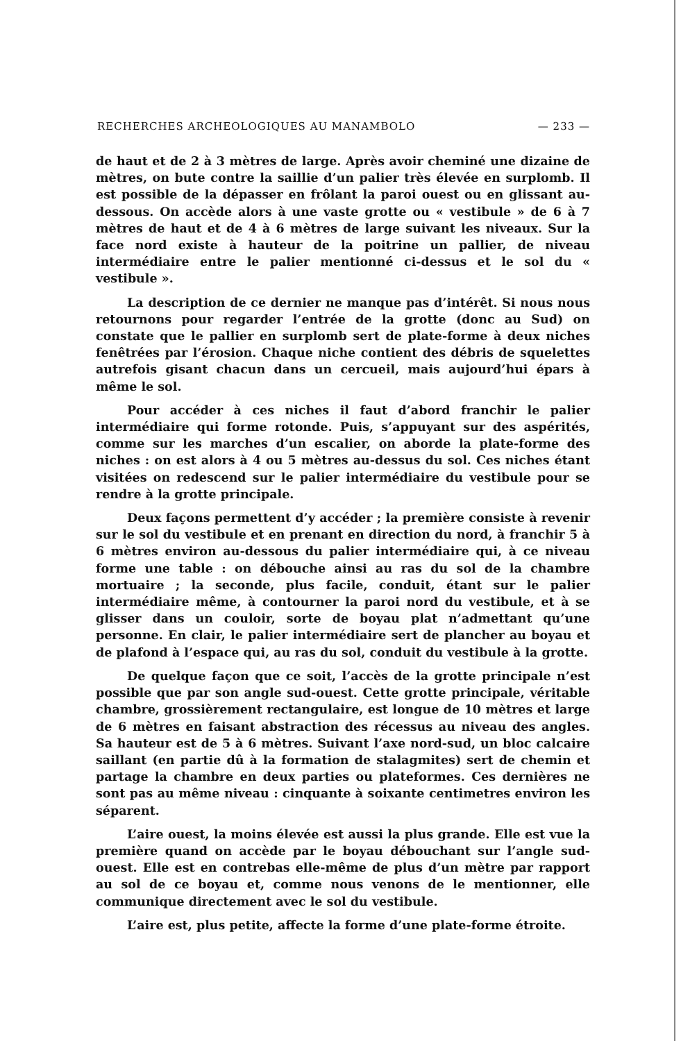RECHERCHES ARCHEOLOGIQUES AU MANAMBOLO — 233 —
de haut et de 2 à 3 mètres de large. Après avoir cheminé une dizaine de mètres, on bute contre la saillie d’un palier très élevée en surplomb. Il est possible de la dépasser en frôlant la paroi ouest ou en glissant au-dessous. On accède alors à une vaste grotte ou « vestibule » de 6 à 7 mètres de haut et de 4 à 6 mètres de large suivant les niveaux. Sur la face nord existe à hauteur de la poitrine un pallier, de niveau intermédiaire entre le palier mentionné ci-dessus et le sol du « vestibule ».
La description de ce dernier ne manque pas d’intérêt. Si nous nous retournons pour regarder l’entrée de la grotte (donc au Sud) on constate que le pallier en surplomb sert de plate-forme à deux niches fenêtrées par l’érosion. Chaque niche contient des débris de squelettes autrefois gisant chacun dans un cercueil, mais aujourd’hui épars à même le sol.
Pour accéder à ces niches il faut d’abord franchir le palier intermédiaire qui forme rotonde. Puis, s’appuyant sur des aspérités, comme sur les marches d’un escalier, on aborde la plate-forme des niches : on est alors à 4 ou 5 mètres au-dessus du sol. Ces niches étant visitées on redescend sur le palier intermédiaire du vestibule pour se rendre à la grotte principale.
Deux façons permettent d’y accéder ; la première consiste à revenir sur le sol du vestibule et en prenant en direction du nord, à franchir 5 à 6 mètres environ au-dessous du palier intermédiaire qui, à ce niveau forme une table : on débouche ainsi au ras du sol de la chambre mortuaire ; la seconde, plus facile, conduit, étant sur le palier intermédiaire même, à contourner la paroi nord du vestibule, et à se glisser dans un couloir, sorte de boyau plat n’admettant qu’une personne. En clair, le palier intermédiaire sert de plancher au boyau et de plafond à l’espace qui, au ras du sol, conduit du vestibule à la grotte.
De quelque façon que ce soit, l’accès de la grotte principale n’est possible que par son angle sud-ouest. Cette grotte principale, véritable chambre, grossièrement rectangulaire, est longue de 10 mètres et large de 6 mètres en faisant abstraction des récessus au niveau des angles. Sa hauteur est de 5 à 6 mètres. Suivant l’axe nord-sud, un bloc calcaire saillant (en partie dû à la formation de stalagmites) sert de chemin et partage la chambre en deux parties ou plateformes. Ces dernières ne sont pas au même niveau : cinquante à soixante centimetres environ les séparent.
L’aire ouest, la moins élevée est aussi la plus grande. Elle est vue la première quand on accède par le boyau débouchant sur l’angle sud-ouest. Elle est en contrebas elle-même de plus d’un mètre par rapport au sol de ce boyau et, comme nous venons de le mentionner, elle communique directement avec le sol du vestibule.
L’aire est, plus petite, affecte la forme d’une plate-forme étroite.